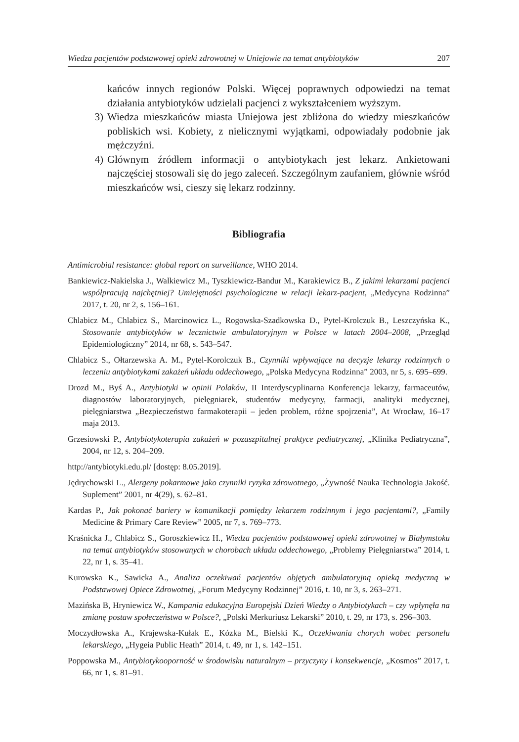Wiedza pacjentów podstawowej opieki zdrowotnej w Uniejowie na temat antybiotyków 207
kańców innych regionów Polski. Więcej poprawnych odpowiedzi na temat działania antybiotyków udzielali pacjenci z wykształceniem wyższym.
3) Wiedza mieszkańców miasta Uniejowa jest zbliżona do wiedzy mieszkańców pobliskich wsi. Kobiety, z nielicznymi wyjątkami, odpowiadały podobnie jak mężczyźni.
4) Głównym źródłem informacji o antybiotykach jest lekarz. Ankietowani najczęściej stosowali się do jego zaleceń. Szczególnym zaufaniem, głównie wśród mieszkańców wsi, cieszy się lekarz rodzinny.
Bibliografia
Antimicrobial resistance: global report on surveillance, WHO 2014.
Bankiewicz-Nakielska J., Walkiewicz M., Tyszkiewicz-Bandur M., Karakiewicz B., Z jakimi lekarzami pacjenci współpracują najchętniej? Umiejętności psychologiczne w relacji lekarz-pacjent, „Medycyna Rodzinna” 2017, t. 20, nr 2, s. 156–161.
Chlabicz M., Chlabicz S., Marcinowicz L., Rogowska-Szadkowska D., Pytel-Krolczuk B., Leszczyńska K., Stosowanie antybiotyków w lecznictwie ambulatoryjnym w Polsce w latach 2004–2008, „Przegląd Epidemiologiczny” 2014, nr 68, s. 543–547.
Chlabicz S., Ołtarzewska A. M., Pytel-Korolczuk B., Czynniki wpływające na decyzje lekarzy rodzinnych o leczeniu antybiotykami zakażeń układu oddechowego, „Polska Medycyna Rodzinna” 2003, nr 5, s. 695–699.
Drozd M., Byś A., Antybiotyki w opinii Polaków, II Interdyscyplinarna Konferencja lekarzy, farmaceutów, diagnostów laboratoryjnych, pielęgniarek, studentów medycyny, farmacji, analityki medycznej, pielęgniarstwa „Bezpieczeństwo farmakoterapii – jeden problem, różne spojrzenia”, At Wrocław, 16–17 maja 2013.
Grzesiowski P., Antybiotykoterapia zakażeń w pozaszpitalnej praktyce pediatrycznej, „Klinika Pediatryczna”, 2004, nr 12, s. 204–209.
http://antybiotyki.edu.pl/ [dostęp: 8.05.2019].
Jędrychowski L., Alergeny pokarmowe jako czynniki ryzyka zdrowotnego, „Żywność Nauka Technologia Jakość. Suplement” 2001, nr 4(29), s. 62–81.
Kardas P., Jak pokonać bariery w komunikacji pomiędzy lekarzem rodzinnym i jego pacjentami?, „Family Medicine & Primary Care Review” 2005, nr 7, s. 769–773.
Kraśnicka J., Chlabicz S., Goroszkiewicz H., Wiedza pacjentów podstawowej opieki zdrowotnej w Białymstoku na temat antybiotyków stosowanych w chorobach układu oddechowego, „Problemy Pielęgniarstwa” 2014, t. 22, nr 1, s. 35–41.
Kurowska K., Sawicka A., Analiza oczekiwań pacjentów objętych ambulatoryjną opieką medyczną w Podstawowej Opiece Zdrowotnej, „Forum Medycyny Rodzinnej” 2016, t. 10, nr 3, s. 263–271.
Mazińska B, Hryniewicz W., Kampania edukacyjna Europejski Dzień Wiedzy o Antybiotykach – czy wpłynęła na zmianę postaw społeczeństwa w Polsce?, „Polski Merkuriusz Lekarski” 2010, t. 29, nr 173, s. 296–303.
Moczydłowska A., Krajewska-Kułak E., Kózka M., Bielski K., Oczekiwania chorych wobec personelu lekarskiego, „Hygeia Public Heath” 2014, t. 49, nr 1, s. 142–151.
Poppowska M., Antybiotykooporność w środowisku naturalnym – przyczyny i konsekwencje, „Kosmos” 2017, t. 66, nr 1, s. 81–91.